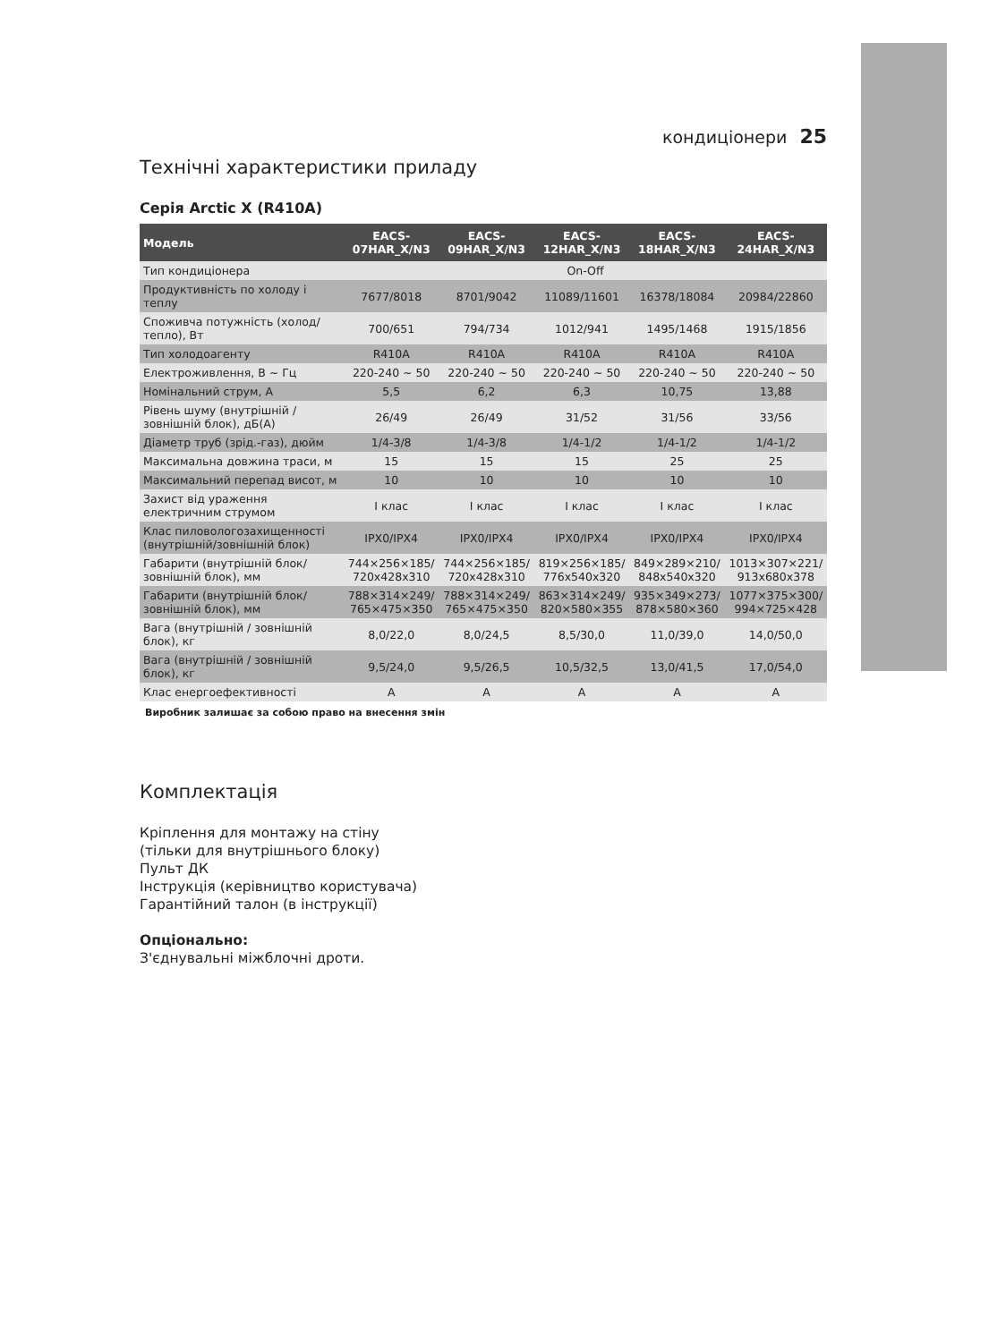кондиціонери 25
Технічні характеристики приладу
Серія Arctic X (R410A)
| Модель | EACS- 07HAR_X/N3 | EACS- 09HAR_X/N3 | EACS- 12HAR_X/N3 | EACS- 18HAR_X/N3 | EACS- 24HAR_X/N3 |
| --- | --- | --- | --- | --- | --- |
| Тип кондиціонера | On-Off | | | | |
| Продуктивність по холоду і теплу | 7677/8018 | 8701/9042 | 11089/11601 | 16378/18084 | 20984/22860 |
| Споживча потужність (холод/ тепло), Вт | 700/651 | 794/734 | 1012/941 | 1495/1468 | 1915/1856 |
| Тип холодоагенту | R410A | R410A | R410A | R410A | R410A |
| Електроживлення, В ~ Гц | 220-240 ~ 50 | 220-240 ~ 50 | 220-240 ~ 50 | 220-240 ~ 50 | 220-240 ~ 50 |
| Номінальний струм, А | 5,5 | 6,2 | 6,3 | 10,75 | 13,88 |
| Рівень шуму (внутрішній / зовнішній блок), дБ(А) | 26/49 | 26/49 | 31/52 | 31/56 | 33/56 |
| Діаметр труб (зрід.-газ), дюйм | 1/4-3/8 | 1/4-3/8 | 1/4-1/2 | 1/4-1/2 | 1/4-1/2 |
| Максимальна довжина траси, м | 15 | 15 | 15 | 25 | 25 |
| Максимальний перепад висот, м | 10 | 10 | 10 | 10 | 10 |
| Захист від ураження електричним струмом | I клас | I клас | I клас | I клас | I клас |
| Клас пиловологозахищенності (внутрішній/зовнішній блок) | IPX0/IPX4 | IPX0/IPX4 | IPX0/IPX4 | IPX0/IPX4 | IPX0/IPX4 |
| Габарити (внутрішній блок/ зовнішній блок), мм | 744×256×185/ 720x428x310 | 744×256×185/ 720x428x310 | 819×256×185/ 776x540x320 | 849×289×210/ 848x540x320 | 1013×307×221/ 913x680x378 |
| Габарити (внутрішній блок/ зовнішній блок), мм | 788×314×249/ 765×475×350 | 788×314×249/ 765×475×350 | 863×314×249/ 820×580×355 | 935×349×273/ 878×580×360 | 1077×375×300/ 994×725×428 |
| Вага (внутрішній / зовнішній блок), кг | 8,0/22,0 | 8,0/24,5 | 8,5/30,0 | 11,0/39,0 | 14,0/50,0 |
| Вага (внутрішній / зовнішній блок), кг | 9,5/24,0 | 9,5/26,5 | 10,5/32,5 | 13,0/41,5 | 17,0/54,0 |
| Клас енергоефективності | A | A | A | A | A |
Виробник залишає за собою право на внесення змін
Комплектація
Кріплення для монтажу на стіну
(тільки для внутрішнього блоку)
Пульт ДК
Інструкція (керівництво користувача)
Гарантійний талон (в інструкції)
Опціонально:
З'єднувальні міжблочні дроти.